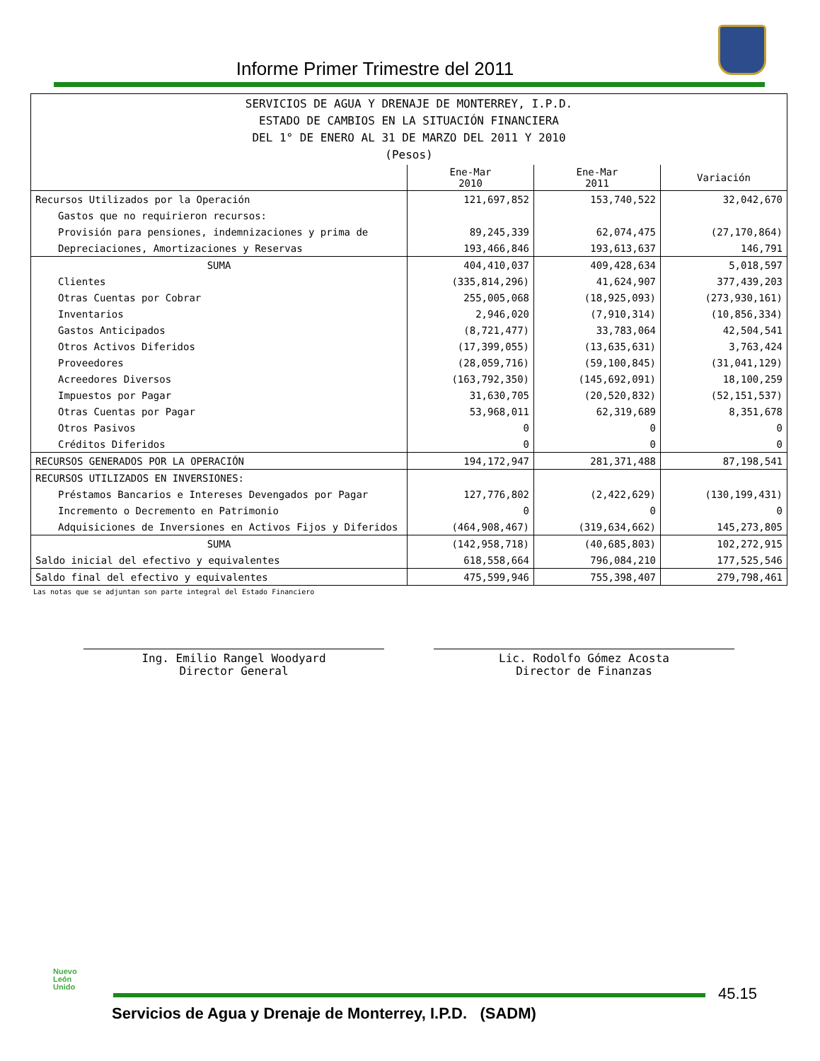Informe Primer Trimestre del 2011
| SERVICIOS DE AGUA Y DRENAJE DE MONTERREY, I.P.D. ESTADO DE CAMBIOS EN LA SITUACIÓN FINANCIERA DEL 1° DE ENERO AL 31 DE MARZO DEL 2011 Y 2010 (Pesos) | | | |
| | Ene-Mar 2010 | Ene-Mar 2011 | Variación |
| Recursos Utilizados por la Operación | 121,697,852 | 153,740,522 | 32,042,670 |
| Gastos que no requirieron recursos: | | | |
| Provisión para pensiones, indemnizaciones y prima de | 89,245,339 | 62,074,475 | (27,170,864) |
| Depreciaciones, Amortizaciones y Reservas | 193,466,846 | 193,613,637 | 146,791 |
| SUMA | 404,410,037 | 409,428,634 | 5,018,597 |
| Clientes | (335,814,296) | 41,624,907 | 377,439,203 |
| Otras Cuentas por Cobrar | 255,005,068 | (18,925,093) | (273,930,161) |
| Inventarios | 2,946,020 | (7,910,314) | (10,856,334) |
| Gastos Anticipados | (8,721,477) | 33,783,064 | 42,504,541 |
| Otros Activos Diferidos | (17,399,055) | (13,635,631) | 3,763,424 |
| Proveedores | (28,059,716) | (59,100,845) | (31,041,129) |
| Acreedores Diversos | (163,792,350) | (145,692,091) | 18,100,259 |
| Impuestos por Pagar | 31,630,705 | (20,520,832) | (52,151,537) |
| Otras Cuentas por Pagar | 53,968,011 | 62,319,689 | 8,351,678 |
| Otros Pasivos | 0 | 0 | 0 |
| Créditos Diferidos | 0 | 0 | 0 |
| RECURSOS GENERADOS POR LA OPERACIÓN | 194,172,947 | 281,371,488 | 87,198,541 |
| RECURSOS UTILIZADOS EN INVERSIONES: | | | |
| Préstamos Bancarios e Intereses Devengados por Pagar | 127,776,802 | (2,422,629) | (130,199,431) |
| Incremento o Decremento en Patrimonio | 0 | 0 | 0 |
| Adquisiciones de Inversiones en Activos Fijos y Diferidos | (464,908,467) | (319,634,662) | 145,273,805 |
| SUMA | (142,958,718) | (40,685,803) | 102,272,915 |
| Saldo inicial del efectivo y equivalentes | 618,558,664 | 796,084,210 | 177,525,546 |
| Saldo final del efectivo y equivalentes | 475,599,946 | 755,398,407 | 279,798,461 |
Las notas que se adjuntan son parte integral del Estado Financiero
Ing. Emilio Rangel Woodyard
Director General
Lic. Rodolfo Gómez Acosta
Director de Finanzas
Nuevo
León
Unido
45.15
Servicios de Agua y Drenaje de Monterrey, I.P.D. (SADM)